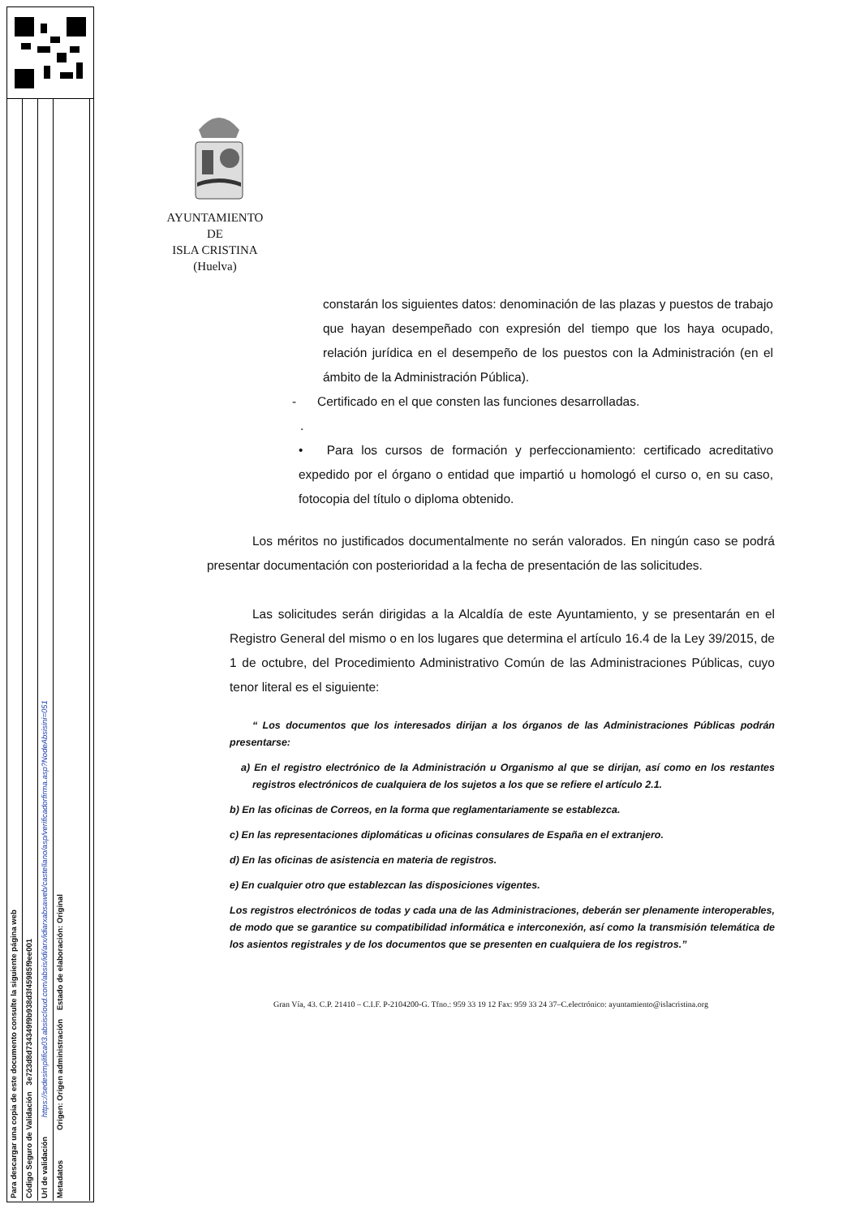Para descargar una copia de este documento consulte la siguiente página web
Código Seguro de Validación 3e723d8d734349f9b938d3f45985f9ee001
Url de validación https://sedesimplifica03.absiscloud.com/absis/idi/arx/idiarxabsaweb/castellano/asp/verificadorfirma.asp?NodeAbsisini=051
Metadatos Origen: Origen administración Estado de elaboración: Original
AYUNTAMIENTO
DE
ISLA CRISTINA
(Huelva)
constarán los siguientes datos: denominación de las plazas y puestos de trabajo que hayan desempeñado con expresión del tiempo que los haya ocupado, relación jurídica en el desempeño de los puestos con la Administración (en el ámbito de la Administración Pública).
- Certificado en el que consten las funciones desarrolladas.
.
• Para los cursos de formación y perfeccionamiento: certificado acreditativo expedido por el órgano o entidad que impartió u homologó el curso o, en su caso, fotocopia del título o diploma obtenido.
Los méritos no justificados documentalmente no serán valorados. En ningún caso se podrá presentar documentación con posterioridad a la fecha de presentación de las solicitudes.
Las solicitudes serán dirigidas a la Alcaldía de este Ayuntamiento, y se presentarán en el Registro General del mismo o en los lugares que determina el artículo 16.4 de la Ley 39/2015, de 1 de octubre, del Procedimiento Administrativo Común de las Administraciones Públicas, cuyo tenor literal es el siguiente:
“ Los documentos que los interesados dirijan a los órganos de las Administraciones Públicas podrán presentarse:
a) En el registro electrónico de la Administración u Organismo al que se dirijan, así como en los restantes registros electrónicos de cualquiera de los sujetos a los que se refiere el artículo 2.1.
b) En las oficinas de Correos, en la forma que reglamentariamente se establezca.
c) En las representaciones diplomáticas u oficinas consulares de España en el extranjero.
d) En las oficinas de asistencia en materia de registros.
e) En cualquier otro que establezcan las disposiciones vigentes.
Los registros electrónicos de todas y cada una de las Administraciones, deberán ser plenamente interoperables, de modo que se garantice su compatibilidad informática e interconexión, así como la transmisión telemática de los asientos registrales y de los documentos que se presenten en cualquiera de los registros.”
Gran Vía, 43. C.P. 21410 – C.I.F. P-2104200-G. Tfno.: 959 33 19 12 Fax: 959 33 24 37–C.electrónico: ayuntamiento@islacristina.org